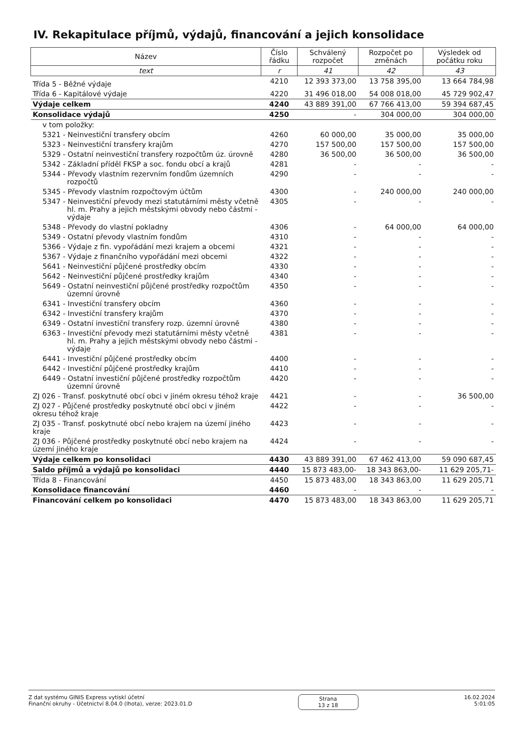IV. Rekapitulace příjmů, výdajů, financování a jejich konsolidace
| Název | Číslo řádku | Schválený rozpočet | Rozpočet po změnách | Výsledek od počátku roku |
| --- | --- | --- | --- | --- |
| text | r | 41 | 42 | 43 |
| Třída 5 - Běžné výdaje | 4210 | 12 393 373,00 | 13 758 395,00 | 13 664 784,98 |
| Třída 6 - Kapitálové výdaje | 4220 | 31 496 018,00 | 54 008 018,00 | 45 729 902,47 |
| Výdaje celkem | 4240 | 43 889 391,00 | 67 766 413,00 | 59 394 687,45 |
| Konsolidace výdajů | 4250 | - | 304 000,00 | 304 000,00 |
| v tom položky: | | | | |
| 5321 - Neinvestiční transfery obcím | 4260 | 60 000,00 | 35 000,00 | 35 000,00 |
| 5323 - Neinvestiční transfery krajům | 4270 | 157 500,00 | 157 500,00 | 157 500,00 |
| 5329 - Ostatní neinvestiční transfery rozpočtům úz. úrovně | 4280 | 36 500,00 | 36 500,00 | 36 500,00 |
| 5342 - Základní příděl FKSP a soc. fondu obcí a krajů | 4281 | - | - | - |
| 5344 - Převody vlastním rezervním fondům územních rozpočtů | 4290 | - | - | - |
| 5345 - Převody vlastním rozpočtovým účtům | 4300 | - | 240 000,00 | 240 000,00 |
| 5347 - Neinvestiční převody mezi statutárními městy včetně hl. m. Prahy a jejich městskými obvody nebo částmi - výdaje | 4305 | - | - | - |
| 5348 - Převody do vlastní pokladny | 4306 | - | 64 000,00 | 64 000,00 |
| 5349 - Ostatní převody vlastním fondům | 4310 | - | - | - |
| 5366 - Výdaje z fin. vypořádání mezi krajem a obcemi | 4321 | - | - | - |
| 5367 - Výdaje z finančního vypořádání mezi obcemi | 4322 | - | - | - |
| 5641 - Neinvestiční půjčené prostředky obcím | 4330 | - | - | - |
| 5642 - Neinvestiční půjčené prostředky krajům | 4340 | - | - | - |
| 5649 - Ostatní neinvestiční půjčené prostředky rozpočtům územní úrovně | 4350 | - | - | - |
| 6341 - Investiční transfery obcím | 4360 | - | - | - |
| 6342 - Investiční transfery krajům | 4370 | - | - | - |
| 6349 - Ostatní investiční transfery rozp. územní úrovně | 4380 | - | - | - |
| 6363 - Investiční převody mezi statutárními městy včetně hl. m. Prahy a jejich městskými obvody nebo částmi - výdaje | 4381 | - | - | - |
| 6441 - Investiční půjčené prostředky obcím | 4400 | - | - | - |
| 6442 - Investiční půjčené prostředky krajům | 4410 | - | - | - |
| 6449 - Ostatní investiční půjčené prostředky rozpočtům územní úrovně | 4420 | - | - | - |
| ZJ 026 - Transf. poskytnuté obcí obci v jiném okresu téhož kraje | 4421 | - | - | 36 500,00 |
| ZJ 027 - Půjčené prostředky poskytnuté obcí obci v jiném okresu téhož kraje | 4422 | - | - | - |
| ZJ 035 - Transf. poskytnuté obcí nebo krajem na území jiného kraje | 4423 | - | - | - |
| ZJ 036 - Půjčené prostředky poskytnuté obcí nebo krajem na území jiného kraje | 4424 | - | - | - |
| Výdaje celkem po konsolidaci | 4430 | 43 889 391,00 | 67 462 413,00 | 59 090 687,45 |
| Saldo příjmů a výdajů po konsolidaci | 4440 | 15 873 483,00- | 18 343 863,00- | 11 629 205,71- |
| Třída 8 - Financování | 4450 | 15 873 483,00 | 18 343 863,00 | 11 629 205,71 |
| Konsolidace financování | 4460 | - | - | - |
| Financování celkem po konsolidaci | 4470 | 15 873 483,00 | 18 343 863,00 | 11 629 205,71 |
Z dat systému GINIS Express vytiskl účetní
Finanční okruhy - Účetnictví 8.04.0 (lhota), verze: 2023.01.D
Strana
13 z 18
16.02.2024
5:01:05